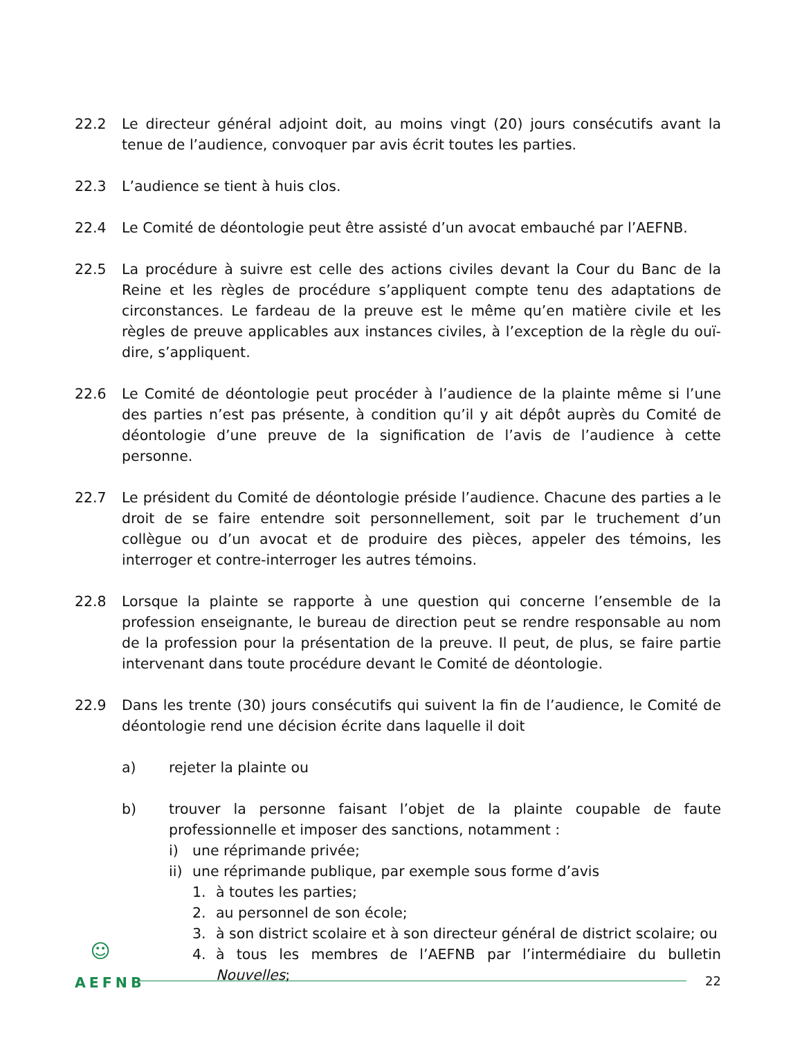22.2 Le directeur général adjoint doit, au moins vingt (20) jours consécutifs avant la tenue de l’audience, convoquer par avis écrit toutes les parties.
22.3 L’audience se tient à huis clos.
22.4 Le Comité de déontologie peut être assisté d’un avocat embauché par l’AEFNB.
22.5 La procédure à suivre est celle des actions civiles devant la Cour du Banc de la Reine et les règles de procédure s’appliquent compte tenu des adaptations de circonstances. Le fardeau de la preuve est le même qu’en matière civile et les règles de preuve applicables aux instances civiles, à l’exception de la règle du ouï-dire, s’appliquent.
22.6 Le Comité de déontologie peut procéder à l’audience de la plainte même si l’une des parties n’est pas présente, à condition qu’il y ait dépôt auprès du Comité de déontologie d’une preuve de la signification de l’avis de l’audience à cette personne.
22.7 Le président du Comité de déontologie préside l’audience. Chacune des parties a le droit de se faire entendre soit personnellement, soit par le truchement d’un collègue ou d’un avocat et de produire des pièces, appeler des témoins, les interroger et contre-interroger les autres témoins.
22.8 Lorsque la plainte se rapporte à une question qui concerne l’ensemble de la profession enseignante, le bureau de direction peut se rendre responsable au nom de la profession pour la présentation de la preuve. Il peut, de plus, se faire partie intervenant dans toute procédure devant le Comité de déontologie.
22.9 Dans les trente (30) jours consécutifs qui suivent la fin de l’audience, le Comité de déontologie rend une décision écrite dans laquelle il doit
a) rejeter la plainte ou
b) trouver la personne faisant l’objet de la plainte coupable de faute professionnelle et imposer des sanctions, notamment :
i) une réprimande privée;
ii)
une réprimande publique, par exemple sous forme d’avis
1. à toutes les parties;
2. au personnel de son école;
3. à son district scolaire et à son directeur général de district scolaire; ou
4. à tous les membres de l’AEFNB par l’intermédiaire du bulletin Nouvelles;
☺
AEFNB
22